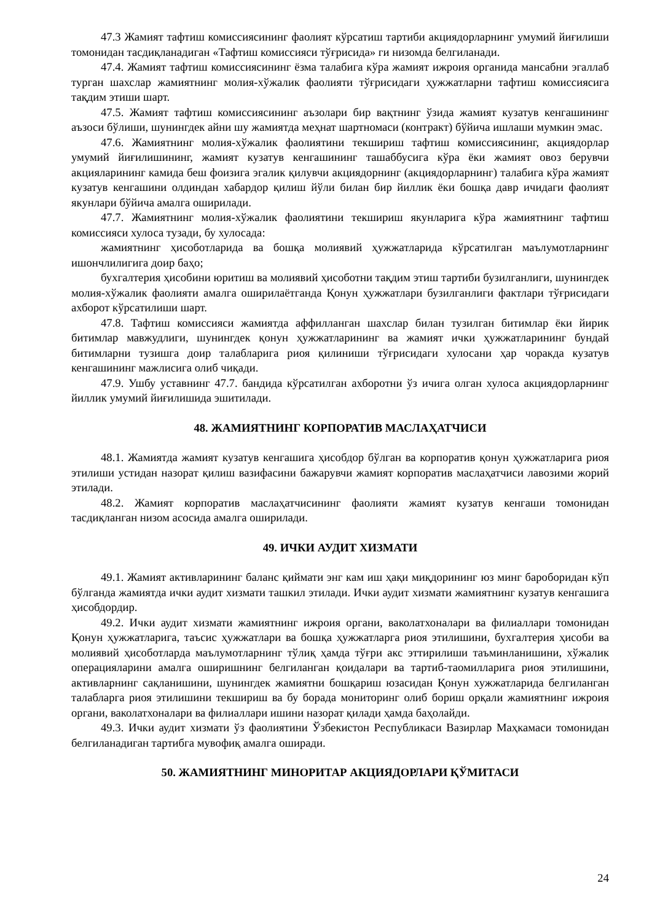47.3 Жамият тафтиш комиссиясининг фаолият кўрсатиш тартиби акциядорларнинг умумий йиғилиши томонидан тасдиқланадиган «Тафтиш комиссияси тўғрисида» ги низомда белгиланади.
47.4. Жамият тафтиш комиссиясининг ёзма талабига кўра жамият ижроия органида мансабни эгаллаб турган шахслар жамиятнинг молия-хўжалик фаолияти тўғрисидаги ҳужжатларни тафтиш комиссиясига тақдим этиши шарт.
47.5. Жамият тафтиш комиссиясининг аъзолари бир вақтнинг ўзида жамият кузатув кенгашининг аъзоси бўлиши, шунингдек айни шу жамиятда меҳнат шартномаси (контракт) бўйича ишлаши мумкин эмас.
47.6. Жамиятнинг молия-хўжалик фаолиятини текшириш тафтиш комиссиясининг, акциядорлар умумий йиғилишининг, жамият кузатув кенгашининг ташаббусига кўра ёки жамият овоз берувчи акцияларининг камида беш фоизига эгалик қилувчи акциядорнинг (акциядорларнинг) талабига кўра жамият кузатув кенгашини олдиндан хабардор қилиш йўли билан бир йиллик ёки бошқа давр ичидаги фаолият якунлари бўйича амалга оширилади.
47.7. Жамиятнинг молия-хўжалик фаолиятини текшириш якунларига кўра жамиятнинг тафтиш комиссияси хулоса тузади, бу хулосада:
жамиятнинг ҳисоботларида ва бошқа молиявий ҳужжатларида кўрсатилган маълумотларнинг ишончлилигига доир баҳо;
бухгалтерия ҳисобини юритиш ва молиявий ҳисоботни тақдим этиш тартиби бузилганлиги, шунингдек молия-хўжалик фаолияти амалга оширилаётганда Қонун ҳужжатлари бузилганлиги фактлари тўғрисидаги ахборот кўрсатилиши шарт.
47.8. Тафтиш комиссияси жамиятда аффилланган шахслар билан тузилган битимлар ёки йирик битимлар мавжудлиги, шунингдек қонун ҳужжатларининг ва жамият ички ҳужжатларининг бундай битимларни тузишга доир талабларига риоя қилиниши тўғрисидаги хулосани ҳар чоракда кузатув кенгашининг мажлисига олиб чиқади.
47.9. Ушбу уставнинг 47.7. бандида кўрсатилган ахборотни ўз ичига олган хулоса акциядорларнинг йиллик умумий йиғилишида эшитилади.
48. ЖАМИЯТНИНГ КОРПОРАТИВ МАСЛАҲАТЧИСИ
48.1. Жамиятда жамият кузатув кенгашига ҳисобдор бўлган ва корпоратив қонун ҳужжатларига риоя этилиши устидан назорат қилиш вазифасини бажарувчи жамият корпоратив маслаҳатчиси лавозими жорий этилади.
48.2. Жамият корпоратив маслаҳатчисининг фаолияти жамият кузатув кенгаши томонидан тасдиқланган низом асосида амалга оширилади.
49. ИЧКИ АУДИТ ХИЗМАТИ
49.1. Жамият активларининг баланс қиймати энг кам иш ҳақи миқдорининг юз минг бароборидан кўп бўлганда жамиятда ички аудит хизмати ташкил этилади. Ички аудит хизмати жамиятнинг кузатув кенгашига ҳисобдордир.
49.2. Ички аудит хизмати жамиятнинг ижроия органи, ваколатхоналари ва филиаллари томонидан Қонун ҳужжатларига, таъсис ҳужжатлари ва бошқа ҳужжатларга риоя этилишини, бухгалтерия ҳисоби ва молиявий ҳисоботларда маълумотларнинг тўлиқ ҳамда тўғри акс эттирилиши таъминланишини, хўжалик операцияларини амалга оширишнинг белгиланган қоидалари ва тартиб-таомилларига риоя этилишини, активларнинг сақланишини, шунингдек жамиятни бошқариш юзасидан Қонун хужжатларида белгиланган талабларга риоя этилишини текшириш ва бу борада мониторинг олиб бориш орқали жамиятнинг ижроия органи, ваколатхоналари ва филиаллари ишини назорат қилади ҳамда баҳолайди.
49.3. Ички аудит хизмати ўз фаолиятини Ўзбекистон Республикаси Вазирлар Маҳкамаси томонидан белгиланадиган тартибга мувофиқ амалга оширади.
50. ЖАМИЯТНИНГ МИНОРИТАР АКЦИЯДОРЛАРИ ҚЎМИТАСИ
24